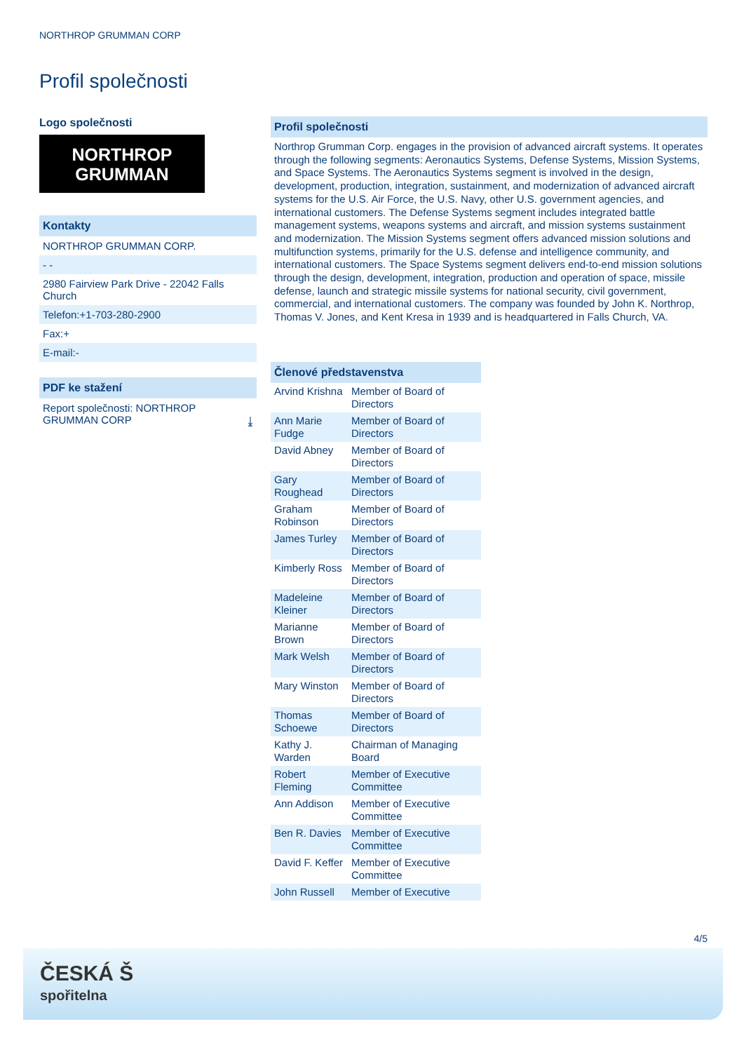NORTHROP GRUMMAN CORP
Profil společnosti
Logo společnosti
NORTHROP
GRUMMAN
Kontakty
NORTHROP GRUMMAN CORP.
- -
2980 Fairview Park Drive - 22042 Falls Church
Telefon:+1-703-280-2900
Fax:+
E-mail:-
PDF ke stažení
Report společnosti: NORTHROP GRUMMAN CORP ⤓
Profil společnosti
Northrop Grumman Corp. engages in the provision of advanced aircraft systems. It operates through the following segments: Aeronautics Systems, Defense Systems, Mission Systems, and Space Systems. The Aeronautics Systems segment is involved in the design, development, production, integration, sustainment, and modernization of advanced aircraft systems for the U.S. Air Force, the U.S. Navy, other U.S. government agencies, and international customers. The Defense Systems segment includes integrated battle management systems, weapons systems and aircraft, and mission systems sustainment and modernization. The Mission Systems segment offers advanced mission solutions and multifunction systems, primarily for the U.S. defense and intelligence community, and international customers. The Space Systems segment delivers end-to-end mission solutions through the design, development, integration, production and operation of space, missile defense, launch and strategic missile systems for national security, civil government, commercial, and international customers. The company was founded by John K. Northrop, Thomas V. Jones, and Kent Kresa in 1939 and is headquartered in Falls Church, VA.
Členové představenstva
| Arvind Krishna | Member of Board of Directors |
| Ann Marie Fudge | Member of Board of Directors |
| David Abney | Member of Board of Directors |
| Gary Roughead | Member of Board of Directors |
| Graham Robinson | Member of Board of Directors |
| James Turley | Member of Board of Directors |
| Kimberly Ross | Member of Board of Directors |
| Madeleine Kleiner | Member of Board of Directors |
| Marianne Brown | Member of Board of Directors |
| Mark Welsh | Member of Board of Directors |
| Mary Winston | Member of Board of Directors |
| Thomas Schoewe | Member of Board of Directors |
| Kathy J. Warden | Chairman of Managing Board |
| Robert Fleming | Member of Executive Committee |
| Ann Addison | Member of Executive Committee |
| Ben R. Davies | Member of Executive Committee |
| David F. Keffer | Member of Executive Committee |
| John Russell | Member of Executive |
4/5
ČESKÁ Š
spořitelna